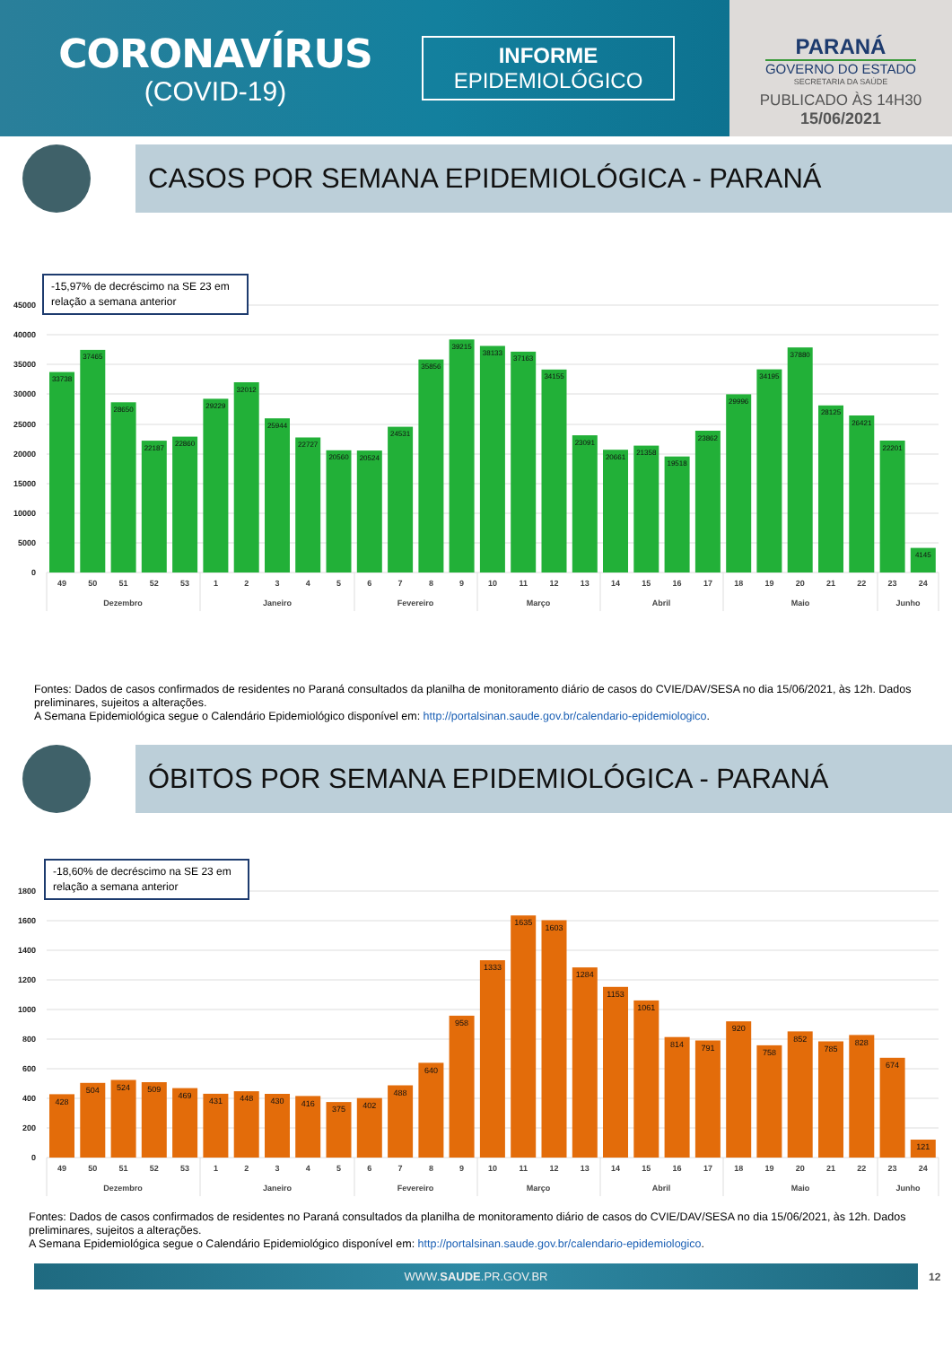CORONAVÍRUS
(COVID-19)
INFORME
EPIDEMIOLÓGICO
PARANÁ
GOVERNO DO ESTADO
SECRETARIA DA SAÚDE
PUBLICADO ÀS 14H30
15/06/2021
CASOS POR SEMANA EPIDEMIOLÓGICA - PARANÁ
45000
40000
35000
30000
25000
20000
15000
10000
5000
0
-15,97% de decréscimo na SE 23 em
relação a semana anterior
33738
37465
28650
22187
22860
29229
32012
25944
22727
20560
20524
24531
35856
39215
38133
37163
34155
23091
20661
21358
19518
23862
29996
34195
37880
28125
26421
22201
4145
49
50
51
52
53
1
2
3
4
5
6
7
8
9
10
11
12
13
14
15
16
17
18
19
20
21
22
23
24
Dezembro
Janeiro
Fevereiro
Março
Abril
Maio
Junho
Fontes: Dados de casos confirmados de residentes no Paraná consultados da planilha de monitoramento diário de casos do CVIE/DAV/SESA no dia 15/06/2021, às 12h. Dados preliminares, sujeitos a alterações.
A Semana Epidemiológica segue o Calendário Epidemiológico disponível em: http://portalsinan.saude.gov.br/calendario-epidemiologico.
ÓBITOS POR SEMANA EPIDEMIOLÓGICA - PARANÁ
1800
1600
1400
1200
1000
800
600
400
200
0
-18,60% de decréscimo na SE 23 em
relação a semana anterior
428
504
524
509
469
431
448
430
416
375
402
488
640
958
1333
1635
1603
1284
1153
1061
814
791
920
758
852
785
828
674
121
49
50
51
52
53
1
2
3
4
5
6
7
8
9
10
11
12
13
14
15
16
17
18
19
20
21
22
23
24
Dezembro
Janeiro
Fevereiro
Março
Abril
Maio
Junho
Fontes: Dados de casos confirmados de residentes no Paraná consultados da planilha de monitoramento diário de casos do CVIE/DAV/SESA no dia 15/06/2021, às 12h. Dados preliminares, sujeitos a alterações.
A Semana Epidemiológica segue o Calendário Epidemiológico disponível em: http://portalsinan.saude.gov.br/calendario-epidemiologico.
WWW.SAUDE.PR.GOV.BR
12